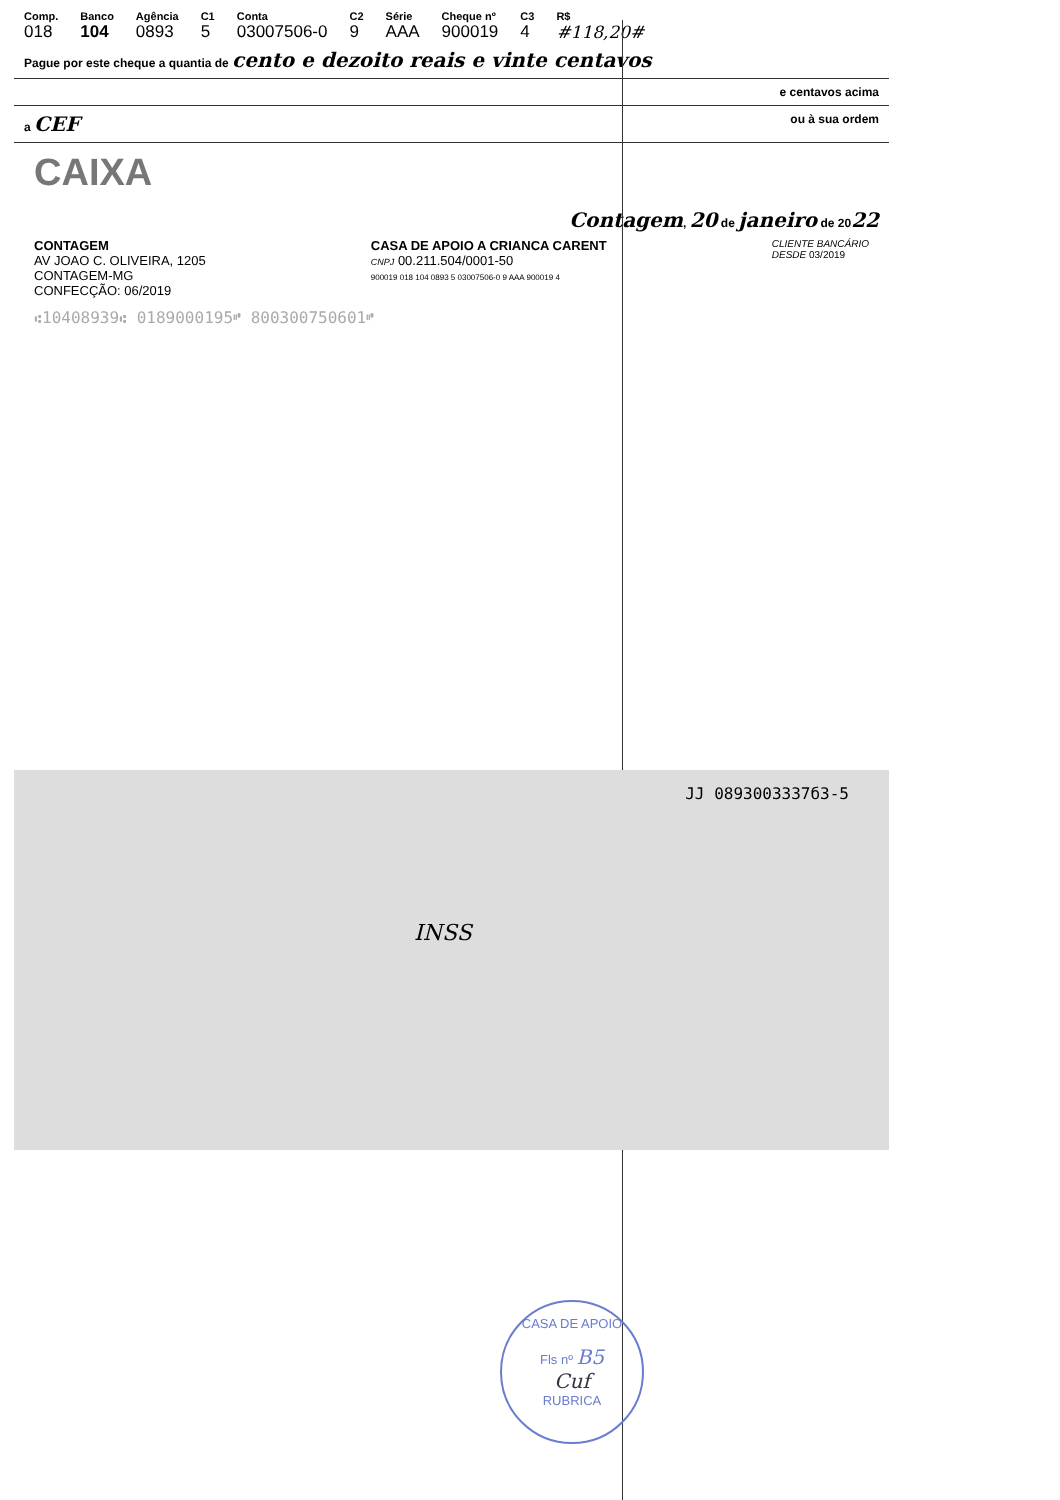| Comp. | Banco | Agência | C1 | Conta | C2 | Série | Cheque nº | C3 | R$ |
| --- | --- | --- | --- | --- | --- | --- | --- | --- | --- |
| 018 | 104 | 0893 | 5 | 03007506-0 | 9 | AAA | 900019 | 4 | #118,20# |
Pague por este cheque a quantia de cento e dezoito reais e vinte centavos
e centavos acima
a CEF ou à sua ordem
CAIXA
Contagem, 20 de janeiro de 2022
CONTAGEM
AV JOAO C. OLIVEIRA, 1205
CONTAGEM-MG
CONFECÇÃO: 06/2019
CASA DE APOIO A CRIANCA CARENT
CNPJ 00.211.504/0001-50
900019 018 104 0893 5 03007506-0 9 AAA 900019 4
CLIENTE BANCÁRIO
DESDE 03/2019
⑆10408939⑆ 0189000195⑈ 800300750601⑈
JJ 0893003337б3-5
INSS
CASA DE APOIO
Fls nº B5
Cuf
RUBRICA